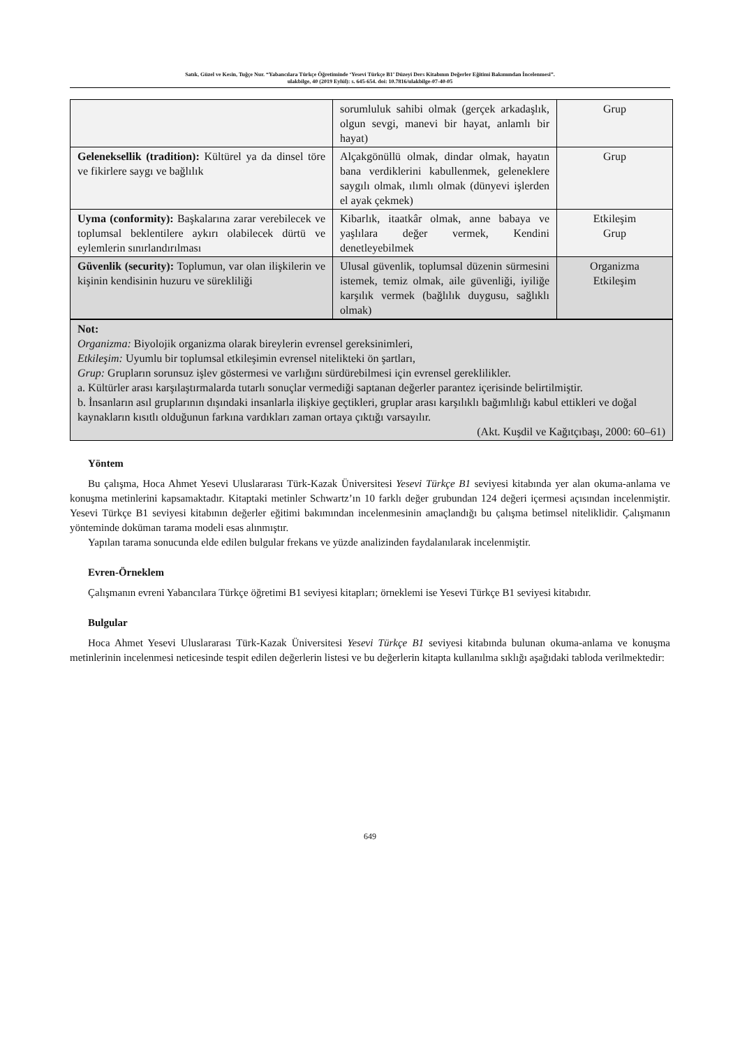Satık, Güzel ve Kesin, Tuğçe Nur. “Yabancılara Türkçe Öğretiminde ‘Yesevi Türkçe B1’ Düzeyi Ders Kitabının Değerler Eğitimi Bakımından İncelenmesi”.
ulakbilge, 40 (2019 Eylül): s. 645-654. doi: 10.7816/ulakbilge-07-40-05
| | sorumluluk sahibi olmak (gerçek arkadaşlık, olgun sevgi, manevi bir hayat, anlamlı bir hayat) | Grup |
| Geleneksellik (tradition): Kültürel ya da dinsel töre ve fikirlere saygı ve bağlılık | Alçakgönüllü olmak, dindar olmak, hayatın bana verdiklerini kabullenmek, geleneklere saygılı olmak, ılımlı olmak (dünyevi işlerden el ayak çekmek) | Grup |
| Uyma (conformity): Başkalarına zarar verebilecek ve toplumsal beklentilere aykırı olabilecek dürtü ve eylemlerin sınırlandırılması | Kibarlık, itaatkâr olmak, anne babaya ve yaşlılara değer vermek, Kendini denetleyebilmek | Etkileşim Grup |
| Güvenlik (security): Toplumun, var olan ilişkilerin ve kişinin kendisinin huzuru ve sürekliliği | Ulusal güvenlik, toplumsal düzenin sürmesini istemek, temiz olmak, aile güvenliği, iyiliğe karşılık vermek (bağlılık duygusu, sağlıklı olmak) | Organizma Etkileşim |
| Not: Organizma: Biyolojik organizma olarak bireylerin evrensel gereksinimleri, Etkileşim: Uyumlu bir toplumsal etkileşimin evrensel nitelikteki ön şartları, Grup: Grupların sorunsuz işlev göstermesi ve varlığını sürdürebilmesi için evrensel gereklilikler. a. Kültürler arası karşılaştırmalarda tutarlı sonuçlar vermediği saptanan değerler parantez içerisinde belirtilmiştir. b. İnsanların asıl gruplarının dışındaki insanlarla ilişkiye geçtikleri, gruplar arası karşılıklı bağımlılığı kabul ettikleri ve doğal kaynakların kısıtlı olduğunun farkına vardıkları zaman ortaya çıktığı varsayılır. (Akt. Kuşdil ve Kağıtçıbaşı, 2000: 60–61) | | |
Yöntem
Bu çalışma, Hoca Ahmet Yesevi Uluslararası Türk-Kazak Üniversitesi Yesevi Türkçe B1 seviyesi kitabında yer alan okuma-anlama ve konuşma metinlerini kapsamaktadır. Kitaptaki metinler Schwartz’ın 10 farklı değer grubundan 124 değeri içermesi açısından incelenmiştir. Yesevi Türkçe B1 seviyesi kitabının değerler eğitimi bakımından incelenmesinin amaçlandığı bu çalışma betimsel niteliklidir. Çalışmanın yönteminde doküman tarama modeli esas alınmıştır.
Yapılan tarama sonucunda elde edilen bulgular frekans ve yüzde analizinden faydalanılarak incelenmiştir.
Evren-Örneklem
Çalışmanın evreni Yabancılara Türkçe öğretimi B1 seviyesi kitapları; örneklemi ise Yesevi Türkçe B1 seviyesi kitabıdır.
Bulgular
Hoca Ahmet Yesevi Uluslararası Türk-Kazak Üniversitesi Yesevi Türkçe B1 seviyesi kitabında bulunan okuma-anlama ve konuşma metinlerinin incelenmesi neticesinde tespit edilen değerlerin listesi ve bu değerlerin kitapta kullanılma sıklığı aşağıdaki tabloda verilmektedir:
649